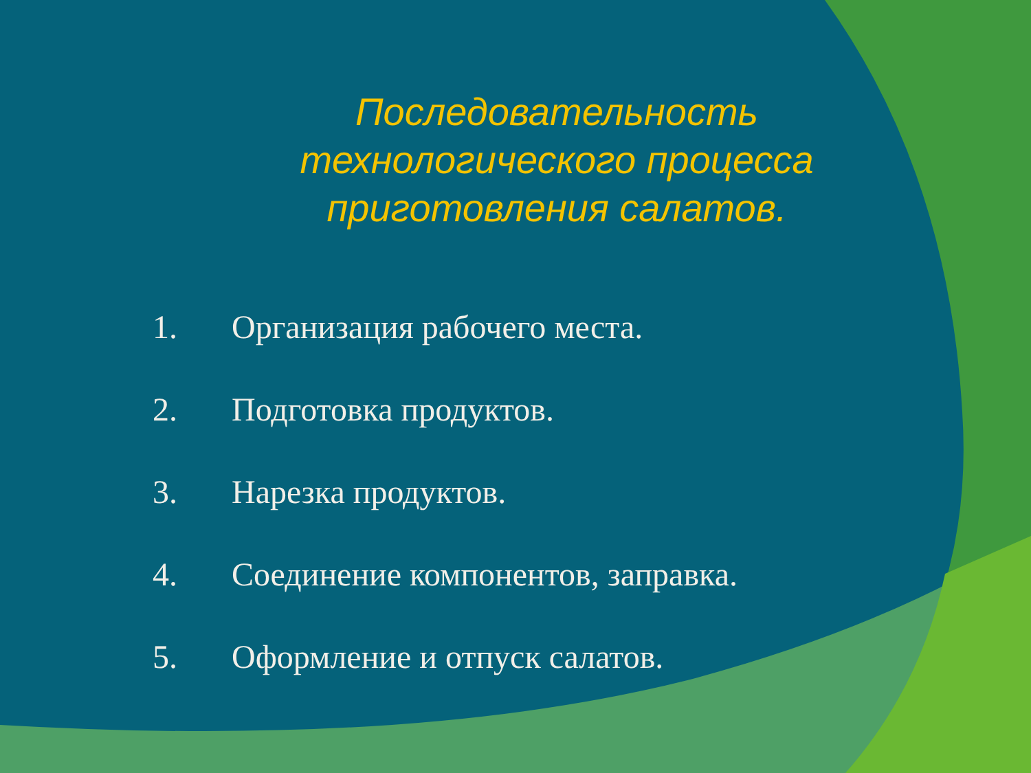Последовательность технологического процесса приготовления салатов.
1. Организация рабочего места.
2. Подготовка продуктов.
3. Нарезка продуктов.
4. Соединение компонентов, заправка.
5. Оформление и отпуск салатов.